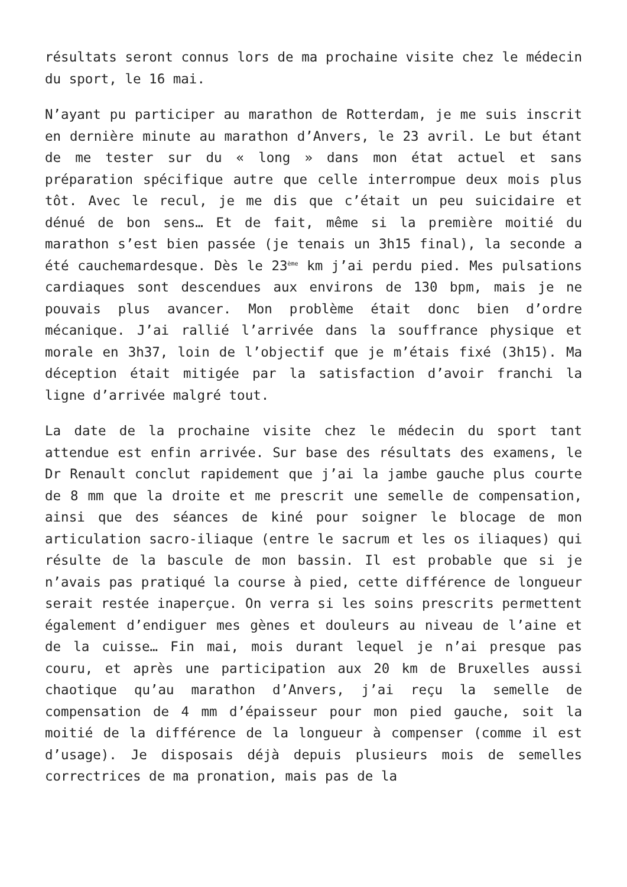résultats seront connus lors de ma prochaine visite chez le médecin du sport, le 16 mai.
N’ayant pu participer au marathon de Rotterdam, je me suis inscrit en dernière minute au marathon d’Anvers, le 23 avril. Le but étant de me tester sur du « long » dans mon état actuel et sans préparation spécifique autre que celle interrompue deux mois plus tôt. Avec le recul, je me dis que c’était un peu suicidaire et dénué de bon sens… Et de fait, même si la première moitié du marathon s’est bien passée (je tenais un 3h15 final), la seconde a été cauchemardesque. Dès le 23<sup>ème</sup> km j’ai perdu pied. Mes pulsations cardiaques sont descendues aux environs de 130 bpm, mais je ne pouvais plus avancer. Mon problème était donc bien d’ordre mécanique. J’ai rallié l’arrivée dans la souffrance physique et morale en 3h37, loin de l’objectif que je m’étais fixé (3h15). Ma déception était mitigée par la satisfaction d’avoir franchi la ligne d’arrivée malgré tout.
La date de la prochaine visite chez le médecin du sport tant attendue est enfin arrivée. Sur base des résultats des examens, le Dr Renault conclut rapidement que j’ai la jambe gauche plus courte de 8 mm que la droite et me prescrit une semelle de compensation, ainsi que des séances de kiné pour soigner le blocage de mon articulation sacro-iliaque (entre le sacrum et les os iliaques) qui résulte de la bascule de mon bassin. Il est probable que si je n’avais pas pratiqué la course à pied, cette différence de longueur serait restée inaperçue. On verra si les soins prescrits permettent également d’endiguer mes gènes et douleurs au niveau de l’aine et de la cuisse… Fin mai, mois durant lequel je n’ai presque pas couru, et après une participation aux 20 km de Bruxelles aussi chaotique qu’au marathon d’Anvers, j’ai reçu la semelle de compensation de 4 mm d’épaisseur pour mon pied gauche, soit la moitié de la différence de la longueur à compenser (comme il est d’usage). Je disposais déjà depuis plusieurs mois de semelles correctrices de ma pronation, mais pas de la